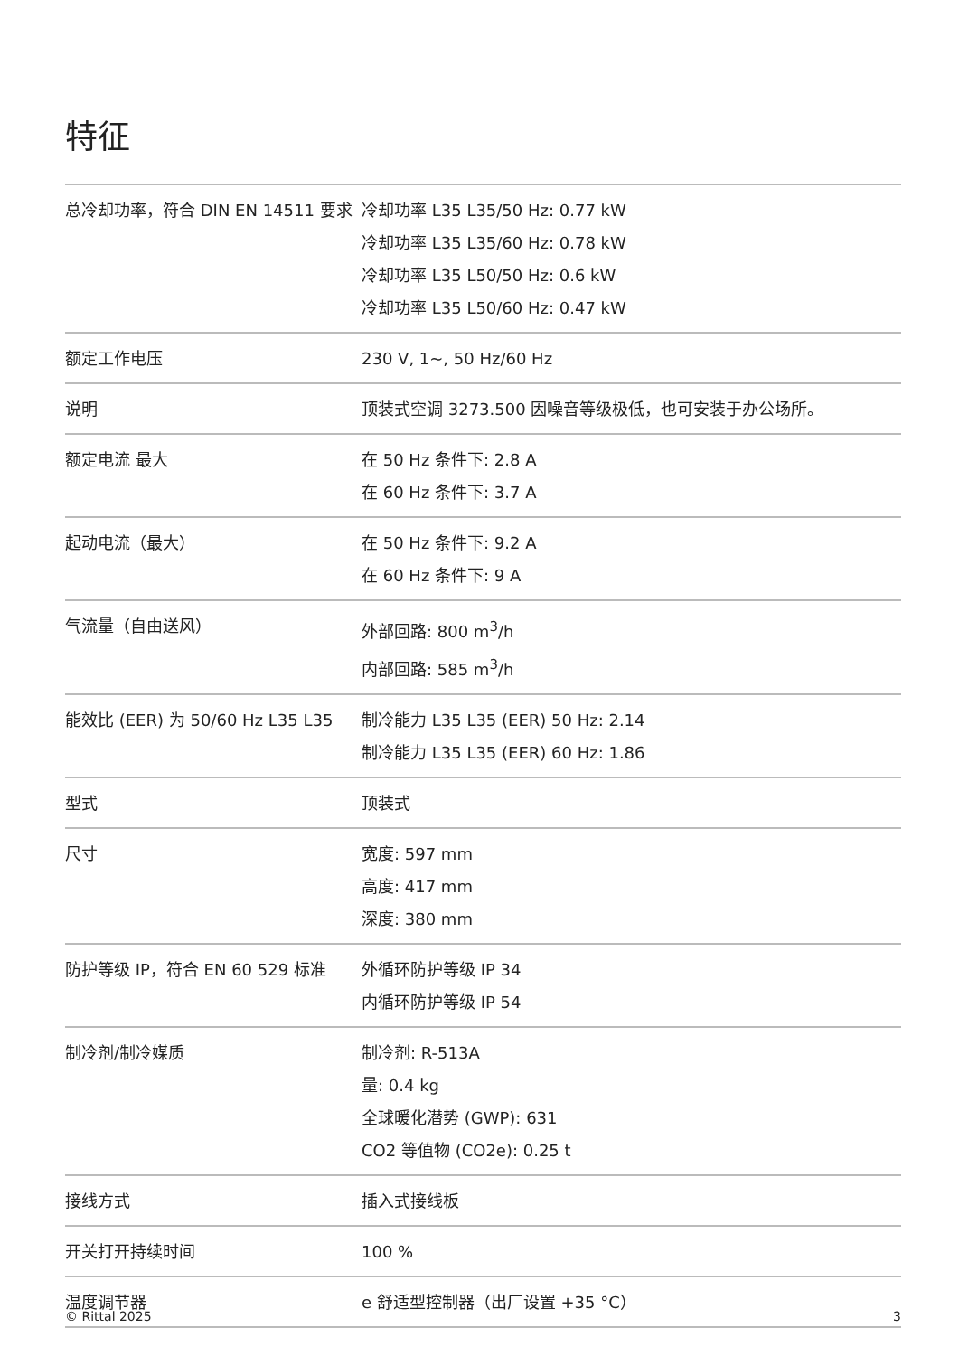特征
| 总冷却功率，符合 DIN EN 14511 要求 | 冷却功率 L35 L35/50 Hz: 0.77 kW 冷却功率 L35 L35/60 Hz: 0.78 kW 冷却功率 L35 L50/50 Hz: 0.6 kW 冷却功率 L35 L50/60 Hz: 0.47 kW |
| 额定工作电压 | 230 V, 1~, 50 Hz/60 Hz |
| 说明 | 顶装式空调 3273.500 因噪音等级极低，也可安装于办公场所。 |
| 额定电流 最大 | 在 50 Hz 条件下: 2.8 A 在 60 Hz 条件下: 3.7 A |
| 起动电流（最大） | 在 50 Hz 条件下: 9.2 A 在 60 Hz 条件下: 9 A |
| 气流量（自由送风） | 外部回路: 800 m<sup>3</sup>/h 内部回路: 585 m<sup>3</sup>/h |
| 能效比 (EER) 为 50/60 Hz L35 L35 | 制冷能力 L35 L35 (EER) 50 Hz: 2.14 制冷能力 L35 L35 (EER) 60 Hz: 1.86 |
| 型式 | 顶装式 |
| 尺寸 | 宽度: 597 mm 高度: 417 mm 深度: 380 mm |
| 防护等级 IP，符合 EN 60 529 标准 | 外循环防护等级 IP 34 内循环防护等级 IP 54 |
| 制冷剂/制冷媒质 | 制冷剂: R-513A 量: 0.4 kg 全球暖化潜势 (GWP): 631 CO2 等值物 (CO2e): 0.25 t |
| 接线方式 | 插入式接线板 |
| 开关打开持续时间 | 100 % |
| 温度调节器 | e 舒适型控制器（出厂设置 +35 °C） |
© Rittal 2025 3